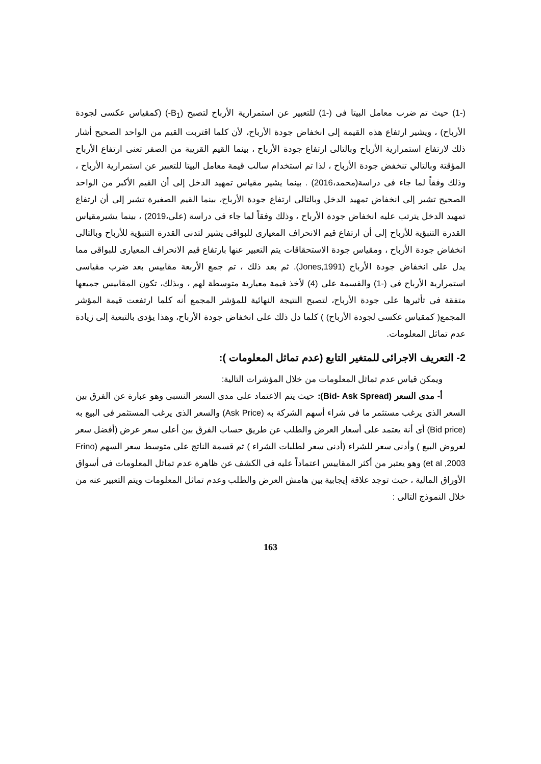(-1) حيث تم ضرب معامل البيتا فى (-1) للتعبير عن استمرارية الأرباح لتصبح (B<sub>1</sub>-) (كمقياس عكسى لجودة الأرباح) ، ويشير ارتفاع هذه القيمة إلى انخفاض جودة الأرباح، لأن كلما اقتربت القيم من الواحد الصحيح أشار ذلك لارتفاع استمرارية الأرباح وبالتالى ارتفاع جودة الأرباح ، بينما القيم القريبة من الصفر تعنى ارتفاع الأرباح المؤقتة وبالتالي تنخفض جودة الأرباح ، لذا تم استخدام سالب قيمة معامل البيتا للتعبير عن استمرارية الأرباح ، وذلك وفقاً لما جاء فى دراسة(محمد،2016) . بينما يشير مقياس تمهيد الدخل إلى أن القيم الأكبر من الواحد الصحيح تشير إلى انخفاض تمهيد الدخل وبالتالى ارتفاع جودة الأرباح، بينما القيم الصغيرة تشير إلى أن ارتفاع تمهيد الدخل يترتب عليه انخفاض جودة الأرباح ، وذلك وفقاً لما جاء فى دراسة (على،2019) ، بينما يشيرمقياس القدرة التنبؤية للأرباح إلى أن ارتفاع قيم الانحراف المعيارى للبواقى يشير لتدنى القدرة التنبؤية للأرباح وبالتالى انخفاض جودة الأرباح ، ومقياس جودة الاستحقاقات يتم التعبير عنها بارتفاع قيم الانحراف المعيارى للبواقى مما يدل على انخفاض جودة الأرباح (Jones,1991). ثم بعد ذلك ، تم جمع الأربعة مقاييس بعد ضرب مقياسى استمرارية الأرباح فى (-1) والقسمة على (4) لأخذ قيمة معيارية متوسطة لهم ، وبذلك، تكون المقاييس جميعها متفقة فى تأثيرها على جودة الأرباح، لتصبح النتيجة النهائية للمؤشر المجمع أنه كلما ارتفعت قيمة المؤشر المجمع( كمقياس عكسى لجودة الأرباح) ) كلما دل ذلك على انخفاض جودة الأرباح، وهذا يؤدى بالتبعية إلى زيادة عدم تماثل المعلومات.
2- التعريف الاجرائى للمتغير التابع (عدم تماثل المعلومات ):
ويمكن قياس عدم تماثل المعلومات من خلال المؤشرات التالية:
أ- مدى السعر (Bid- Ask Spread): حيث يتم الاعتماد على مدى السعر النسبى وهو عبارة عن الفرق بين السعر الذى يرغب مستثمر ما فى شراء أسهم الشركة به (Ask Price) والسعر الذى يرغب المستثمر فى البيع به (Bid price) أى أنة يعتمد على أسعار العرض والطلب عن طريق حساب الفرق بين أعلى سعر عرض (أفضل سعر لعروض البيع ) وأدنى سعر للشراء (أدنى سعر لطلبات الشراء ) ثم قسمة الناتج على متوسط سعر السهم (Frino et al ,2003) وهو يعتبر من أكثر المقاييس اعتماداً عليه فى الكشف عن ظاهرة عدم تماثل المعلومات فى أسواق الأوراق المالية ، حيث توجد علاقة إيجابية بين هامش العرض والطلب وعدم تماثل المعلومات ويتم التعبير عنه من خلال النموذج التالى :
163